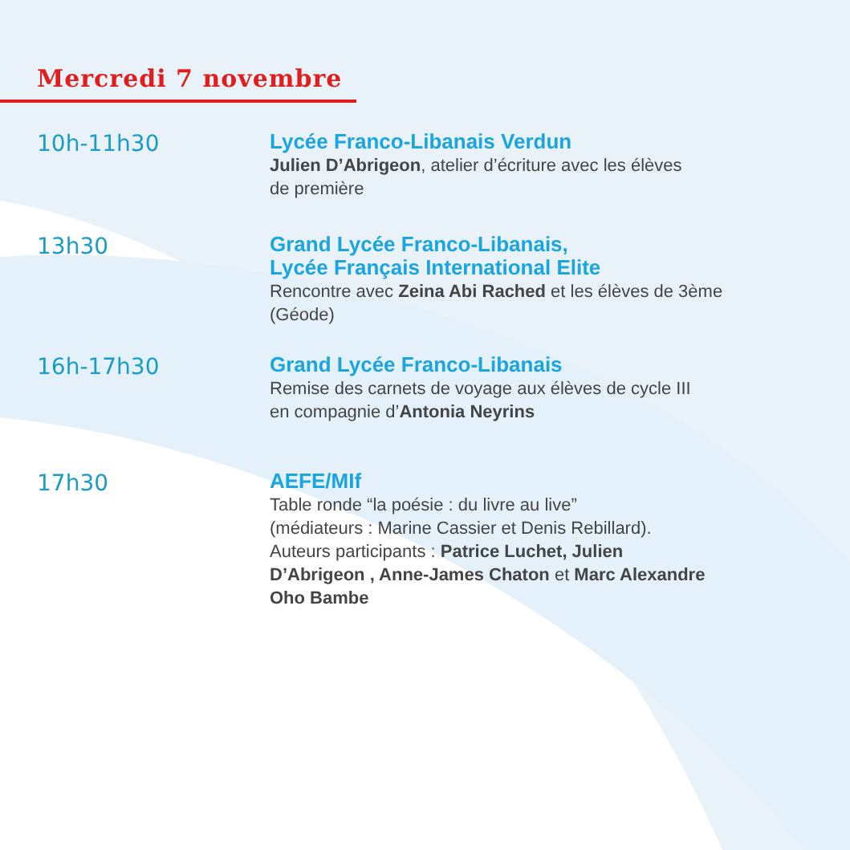Mercredi 7 novembre
10h-11h30
Lycée Franco-Libanais Verdun
Julien D’Abrigeon, atelier d’écriture avec les élèves
de première
13h30
Grand Lycée Franco-Libanais,
Lycée Français International Elite
Rencontre avec Zeina Abi Rached et les élèves de 3ème
(Géode)
16h-17h30
Grand Lycée Franco-Libanais
Remise des carnets de voyage aux élèves de cycle III
en compagnie d’Antonia Neyrins
17h30
AEFE/MIf
Table ronde “la poésie : du livre au live”
(médiateurs : Marine Cassier et Denis Rebillard).
Auteurs participants : Patrice Luchet, Julien
D’Abrigeon , Anne-James Chaton et Marc Alexandre
Oho Bambe